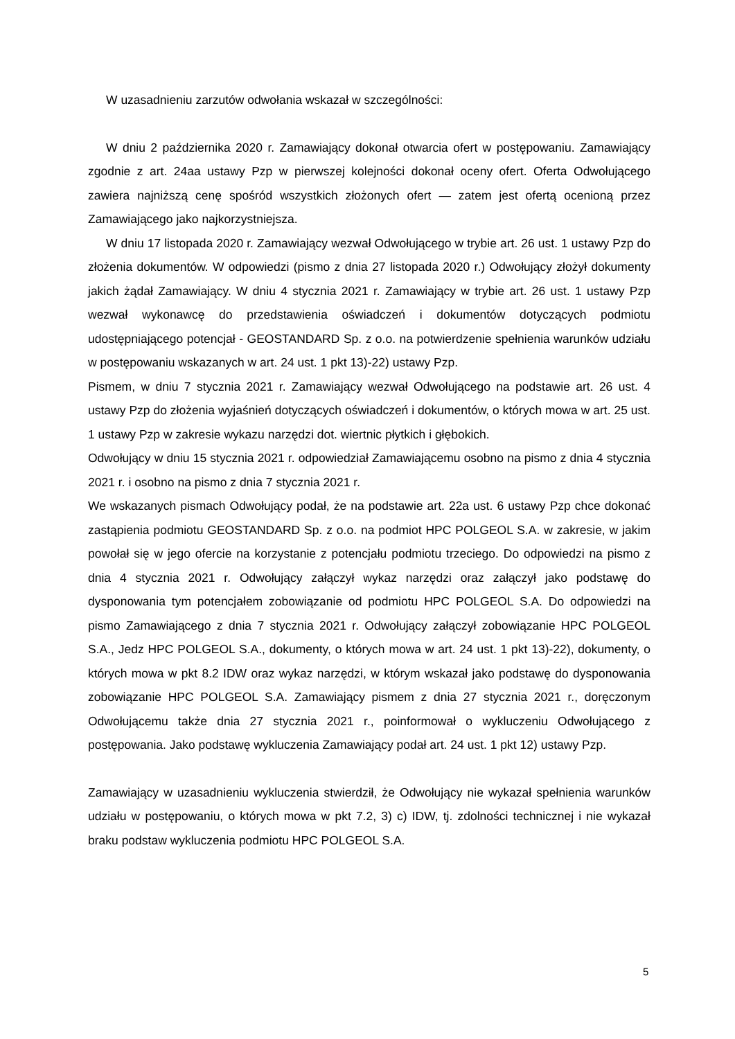W uzasadnieniu zarzutów odwołania wskazał w szczególności:
W dniu 2 października 2020 r. Zamawiający dokonał otwarcia ofert w postępowaniu. Zamawiający zgodnie z art. 24aa ustawy Pzp w pierwszej kolejności dokonał oceny ofert. Oferta Odwołującego zawiera najniższą cenę spośród wszystkich złożonych ofert — zatem jest ofertą ocenioną przez Zamawiającego jako najkorzystniejsza.
W dniu 17 listopada 2020 r. Zamawiający wezwał Odwołującego w trybie art. 26 ust. 1 ustawy Pzp do złożenia dokumentów. W odpowiedzi (pismo z dnia 27 listopada 2020 r.) Odwołujący złożył dokumenty jakich żądał Zamawiający. W dniu 4 stycznia 2021 r. Zamawiający w trybie art. 26 ust. 1 ustawy Pzp wezwał wykonawcę do przedstawienia oświadczeń i dokumentów dotyczących podmiotu udostępniającego potencjał - GEOSTANDARD Sp. z o.o. na potwierdzenie spełnienia warunków udziału w postępowaniu wskazanych w art. 24 ust. 1 pkt 13)-22) ustawy Pzp.
Pismem, w dniu 7 stycznia 2021 r. Zamawiający wezwał Odwołującego na podstawie art. 26 ust. 4 ustawy Pzp do złożenia wyjaśnień dotyczących oświadczeń i dokumentów, o których mowa w art. 25 ust. 1 ustawy Pzp w zakresie wykazu narzędzi dot. wiertnic płytkich i głębokich.
Odwołujący w dniu 15 stycznia 2021 r. odpowiedział Zamawiającemu osobno na pismo z dnia 4 stycznia 2021 r. i osobno na pismo z dnia 7 stycznia 2021 r.
We wskazanych pismach Odwołujący podał, że na podstawie art. 22a ust. 6 ustawy Pzp chce dokonać zastąpienia podmiotu GEOSTANDARD Sp. z o.o. na podmiot HPC POLGEOL S.A. w zakresie, w jakim powołał się w jego ofercie na korzystanie z potencjału podmiotu trzeciego. Do odpowiedzi na pismo z dnia 4 stycznia 2021 r. Odwołujący załączył wykaz narzędzi oraz załączył jako podstawę do dysponowania tym potencjałem zobowiązanie od podmiotu HPC POLGEOL S.A. Do odpowiedzi na pismo Zamawiającego z dnia 7 stycznia 2021 r. Odwołujący załączył zobowiązanie HPC POLGEOL S.A., Jedz HPC POLGEOL S.A., dokumenty, o których mowa w art. 24 ust. 1 pkt 13)-22), dokumenty, o których mowa w pkt 8.2 IDW oraz wykaz narzędzi, w którym wskazał jako podstawę do dysponowania zobowiązanie HPC POLGEOL S.A. Zamawiający pismem z dnia 27 stycznia 2021 r., doręczonym Odwołującemu także dnia 27 stycznia 2021 r., poinformował o wykluczeniu Odwołującego z postępowania. Jako podstawę wykluczenia Zamawiający podał art. 24 ust. 1 pkt 12) ustawy Pzp.
Zamawiający w uzasadnieniu wykluczenia stwierdził, że Odwołujący nie wykazał spełnienia warunków udziału w postępowaniu, o których mowa w pkt 7.2, 3) c) IDW, tj. zdolności technicznej i nie wykazał braku podstaw wykluczenia podmiotu HPC POLGEOL S.A.
5